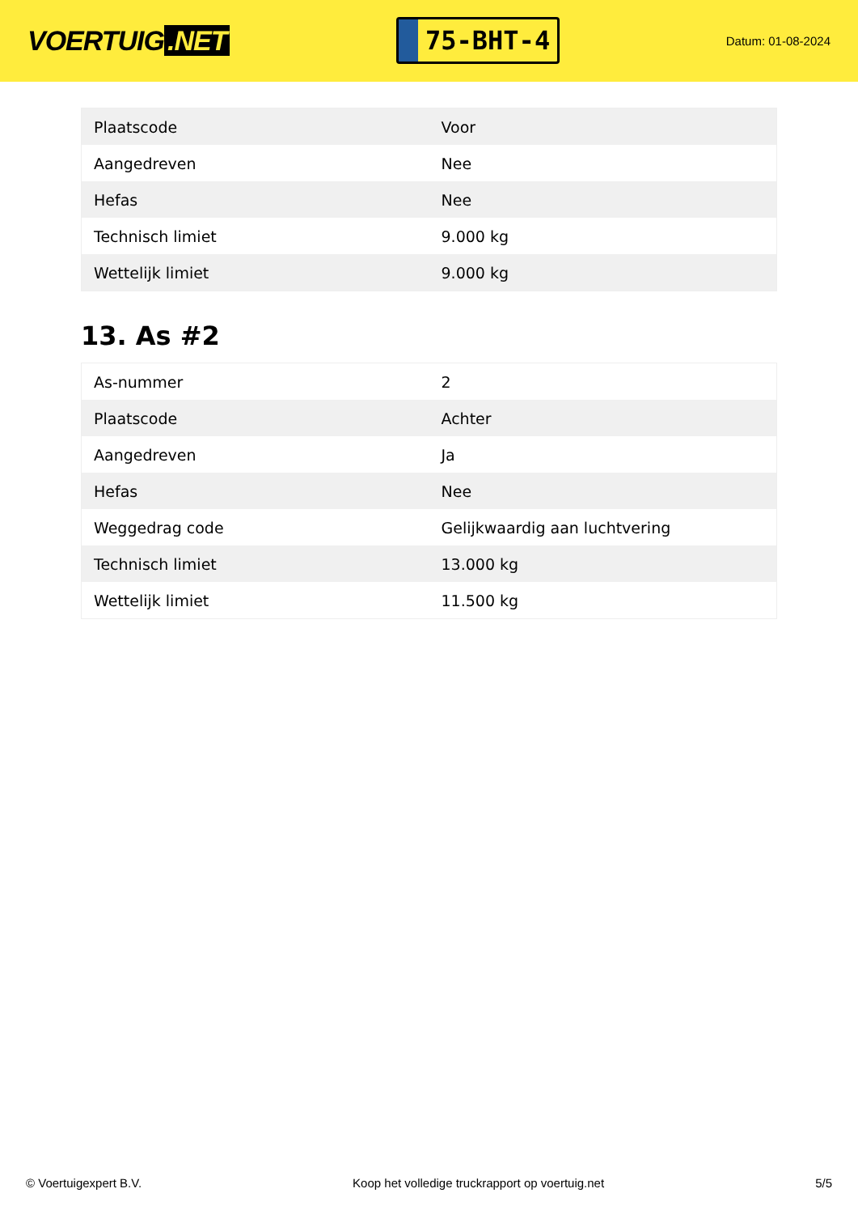VOERTUIG.NET
75-BHT-4
Datum: 01-08-2024
| Plaatscode | Voor |
| Aangedreven | Nee |
| Hefas | Nee |
| Technisch limiet | 9.000 kg |
| Wettelijk limiet | 9.000 kg |
13. As #2
| As-nummer | 2 |
| Plaatscode | Achter |
| Aangedreven | Ja |
| Hefas | Nee |
| Weggedrag code | Gelijkwaardig aan luchtvering |
| Technisch limiet | 13.000 kg |
| Wettelijk limiet | 11.500 kg |
© Voertuigexpert B.V. Koop het volledige truckrapport op voertuig.net 5/5